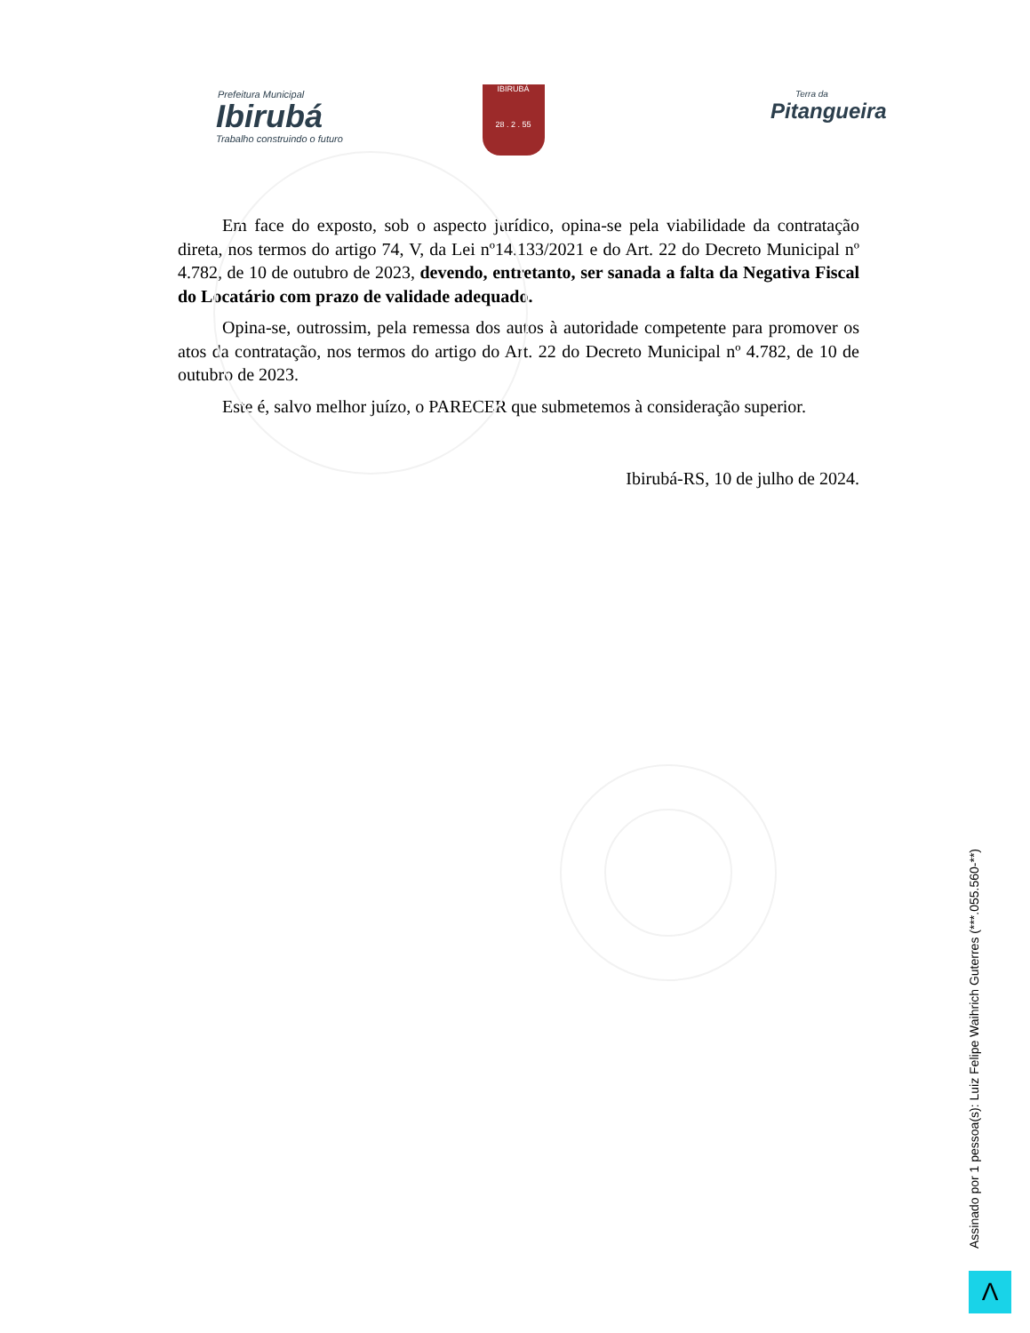Prefeitura Municipal
Ibirubá
Trabalho construindo o futuro
IBIRUBÁ
28 . 2 . 55
Terra da
Pitangueira
Em face do exposto, sob o aspecto jurídico, opina-se pela viabilidade da contratação direta, nos termos do artigo 74, V, da Lei nº14.133/2021 e do Art. 22 do Decreto Municipal nº 4.782, de 10 de outubro de 2023, devendo, entretanto, ser sanada a falta da Negativa Fiscal do Locatário com prazo de validade adequado.
Opina-se, outrossim, pela remessa dos autos à autoridade competente para promover os atos da contratação, nos termos do artigo do Art. 22 do Decreto Municipal nº 4.782, de 10 de outubro de 2023.
Este é, salvo melhor juízo, o PARECER que submetemos à consideração superior.
Ibirubá-RS, 10 de julho de 2024.
Assinado por 1 pessoa(s): Luiz Felipe Waihrich Guterres (***.055.560-**)
Λ